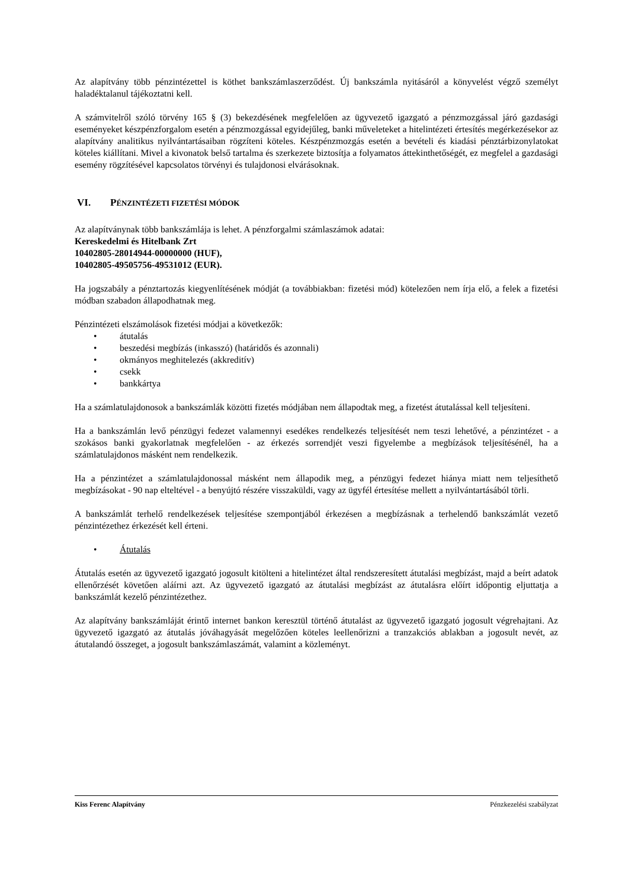Az alapítvány több pénzintézettel is köthet bankszámlaszerződést. Új bankszámla nyitásáról a könyvelést végző személyt haladéktalanul tájékoztatni kell.
A számvitelről szóló törvény 165 § (3) bekezdésének megfelelően az ügyvezető igazgató a pénzmozgással járó gazdasági eseményeket készpénzforgalom esetén a pénzmozgással egyidejűleg, banki műveleteket a hitelintézeti értesítés megérkezésekor az alapítvány analitikus nyilvántartásaiban rögzíteni köteles. Készpénzmozgás esetén a bevételi és kiadási pénztárbizonylatokat köteles kiállítani. Mivel a kivonatok belső tartalma és szerkezete biztosítja a folyamatos áttekinthetőségét, ez megfelel a gazdasági esemény rögzítésével kapcsolatos törvényi és tulajdonosi elvárásoknak.
VI. PÉNZINTÉZETI FIZETÉSI MÓDOK
Az alapítványnak több bankszámlája is lehet. A pénzforgalmi számlaszámok adatai:
Kereskedelmi és Hitelbank Zrt
10402805-28014944-00000000 (HUF),
10402805-49505756-49531012 (EUR).
Ha jogszabály a pénztartozás kiegyenlítésének módját (a továbbiakban: fizetési mód) kötelezően nem írja elő, a felek a fizetési módban szabadon állapodhatnak meg.
Pénzintézeti elszámolások fizetési módjai a következők:
• átutalás
• beszedési megbízás (inkasszó) (határidős és azonnali)
• okmányos meghitelezés (akkreditív)
• csekk
• bankkártya
Ha a számlatulajdonosok a bankszámlák közötti fizetés módjában nem állapodtak meg, a fizetést átutalással kell teljesíteni.
Ha a bankszámlán levő pénzügyi fedezet valamennyi esedékes rendelkezés teljesítését nem teszi lehetővé, a pénzintézet - a szokásos banki gyakorlatnak megfelelően - az érkezés sorrendjét veszi figyelembe a megbízások teljesítésénél, ha a számlatulajdonos másként nem rendelkezik.
Ha a pénzintézet a számlatulajdonossal másként nem állapodik meg, a pénzügyi fedezet hiánya miatt nem teljesíthető megbízásokat - 90 nap elteltével - a benyújtó részére visszaküldi, vagy az ügyfél értesítése mellett a nyilvántartásából törli.
A bankszámlát terhelő rendelkezések teljesítése szempontjából érkezésen a megbízásnak a terhelendő bankszámlát vezető pénzintézethez érkezését kell érteni.
• Átutalás
Átutalás esetén az ügyvezető igazgató jogosult kitölteni a hitelintézet által rendszeresített átutalási megbízást, majd a beírt adatok ellenőrzését követően aláírni azt. Az ügyvezető igazgató az átutalási megbízást az átutalásra előírt időpontig eljuttatja a bankszámlát kezelő pénzintézethez.
Az alapítvány bankszámláját érintő internet bankon keresztül történő átutalást az ügyvezető igazgató jogosult végrehajtani. Az ügyvezető igazgató az átutalás jóváhagyását megelőzően köteles leellenőrizni a tranzakciós ablakban a jogosult nevét, az átutalandó összeget, a jogosult bankszámlaszámát, valamint a közleményt.
Kiss Ferenc Alapítvány Pénzkezelési szabályzat